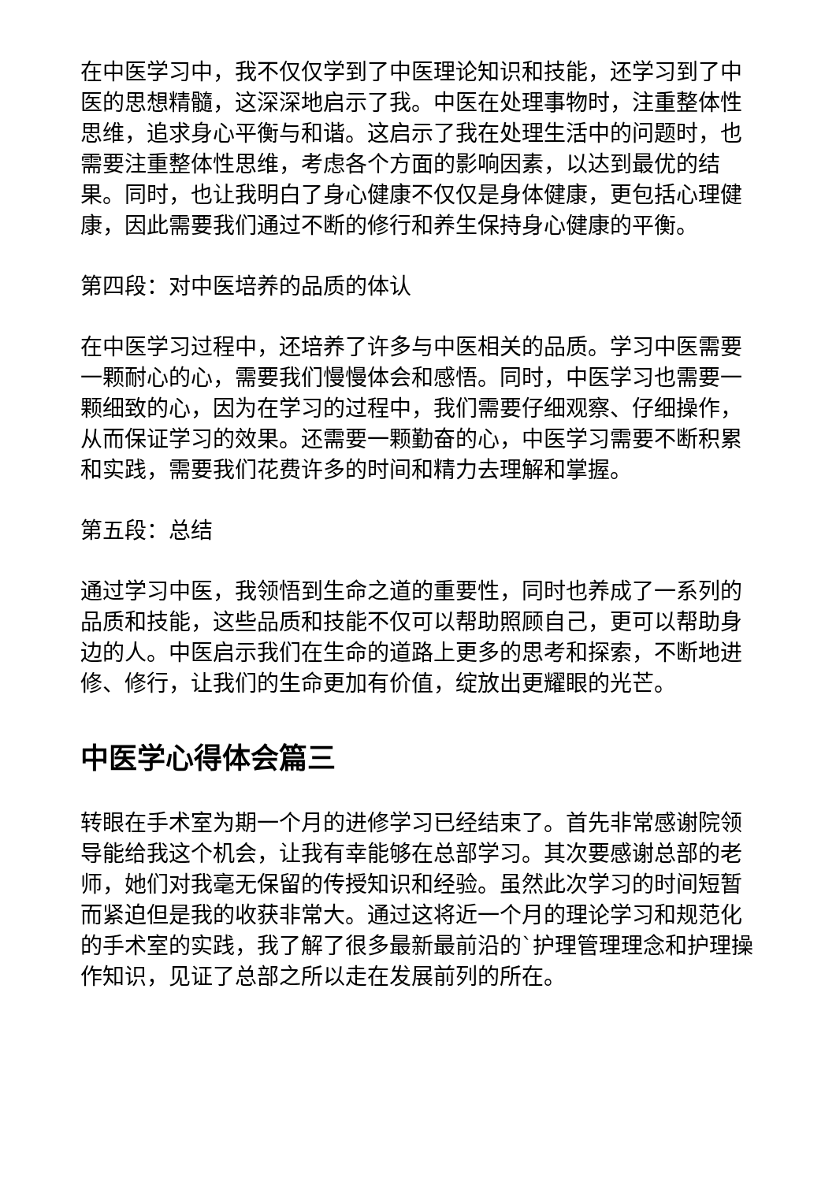在中医学习中，我不仅仅学到了中医理论知识和技能，还学习到了中医的思想精髓，这深深地启示了我。中医在处理事物时，注重整体性思维，追求身心平衡与和谐。这启示了我在处理生活中的问题时，也需要注重整体性思维，考虑各个方面的影响因素，以达到最优的结果。同时，也让我明白了身心健康不仅仅是身体健康，更包括心理健康，因此需要我们通过不断的修行和养生保持身心健康的平衡。
第四段：对中医培养的品质的体认
在中医学习过程中，还培养了许多与中医相关的品质。学习中医需要一颗耐心的心，需要我们慢慢体会和感悟。同时，中医学习也需要一颗细致的心，因为在学习的过程中，我们需要仔细观察、仔细操作，从而保证学习的效果。还需要一颗勤奋的心，中医学习需要不断积累和实践，需要我们花费许多的时间和精力去理解和掌握。
第五段：总结
通过学习中医，我领悟到生命之道的重要性，同时也养成了一系列的品质和技能，这些品质和技能不仅可以帮助照顾自己，更可以帮助身边的人。中医启示我们在生命的道路上更多的思考和探索，不断地进修、修行，让我们的生命更加有价值，绽放出更耀眼的光芒。
中医学心得体会篇三
转眼在手术室为期一个月的进修学习已经结束了。首先非常感谢院领导能给我这个机会，让我有幸能够在总部学习。其次要感谢总部的老师，她们对我毫无保留的传授知识和经验。虽然此次学习的时间短暂而紧迫但是我的收获非常大。通过这将近一个月的理论学习和规范化的手术室的实践，我了解了很多最新最前沿的`护理管理理念和护理操作知识，见证了总部之所以走在发展前列的所在。